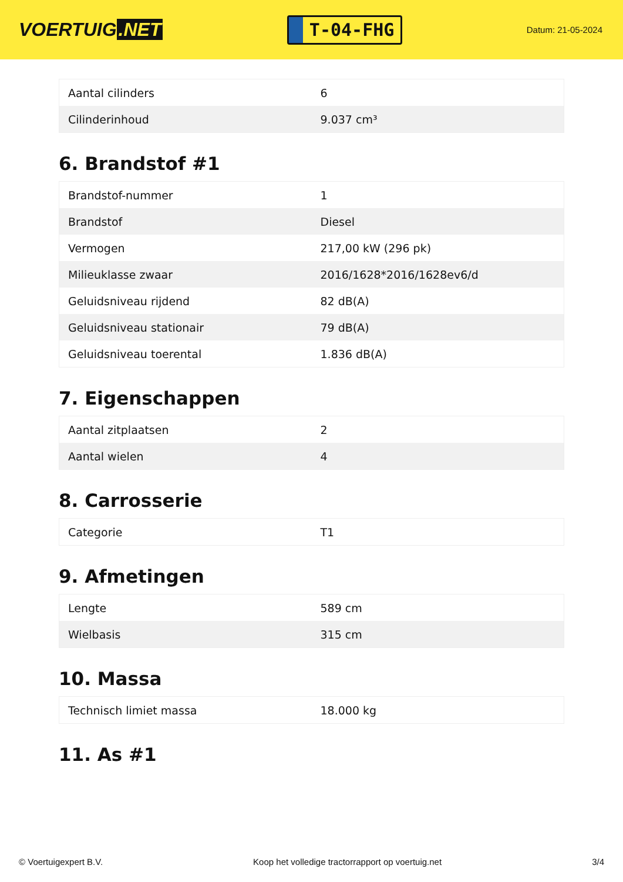VOERTUIG.NET
T-04-FHG
Datum: 21-05-2024
| Aantal cilinders | 6 |
| Cilinderinhoud | 9.037 cm³ |
6. Brandstof #1
| Brandstof-nummer | 1 |
| Brandstof | Diesel |
| Vermogen | 217,00 kW (296 pk) |
| Milieuklasse zwaar | 2016/1628*2016/1628ev6/d |
| Geluidsniveau rijdend | 82 dB(A) |
| Geluidsniveau stationair | 79 dB(A) |
| Geluidsniveau toerental | 1.836 dB(A) |
7. Eigenschappen
| Aantal zitplaatsen | 2 |
| Aantal wielen | 4 |
8. Carrosserie
| Categorie | T1 |
9. Afmetingen
| Lengte | 589 cm |
| Wielbasis | 315 cm |
10. Massa
| Technisch limiet massa | 18.000 kg |
11. As #1
© Voertuigexpert B.V. Koop het volledige tractorrapport op voertuig.net 3/4